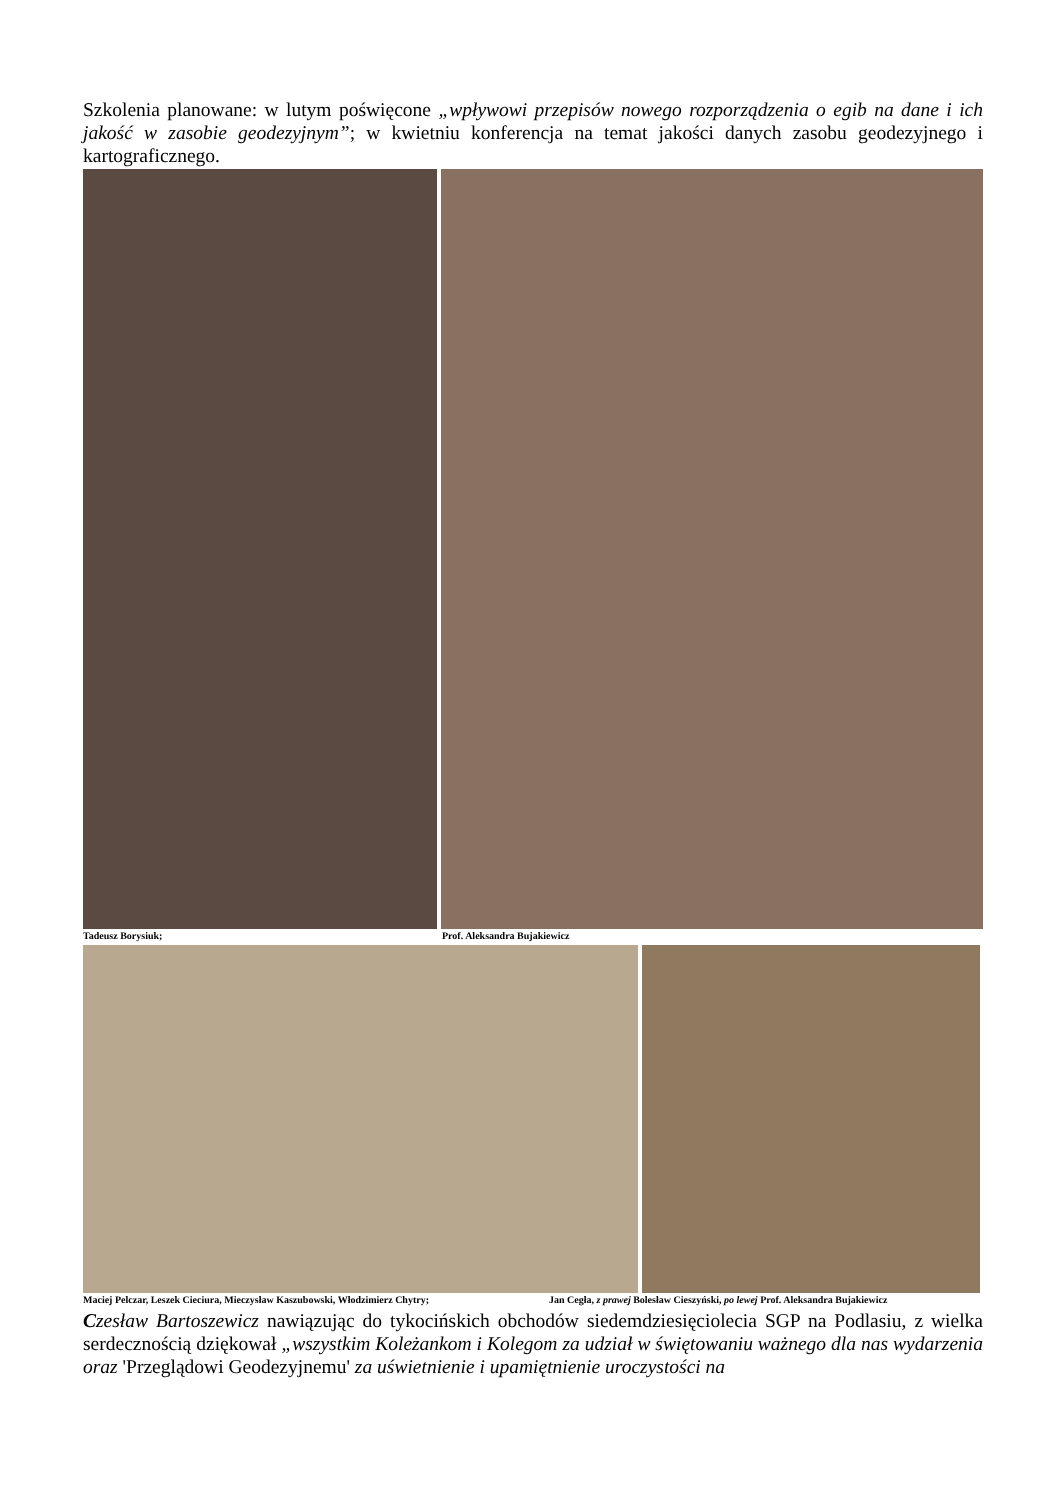Szkolenia planowane: w lutym poświęcone „wpływowi przepisów nowego rozporządzenia o egib na dane i ich jakość w zasobie geodezyjnym”; w kwietniu konferencja na temat jakości danych zasobu geodezyjnego i kartograficznego.
Tadeusz Borysiuk; Prof. Aleksandra Bujakiewicz
Maciej Pelczar, Leszek Cieciura, Mieczysław Kaszubowski, Włodzimierz Chytry; Jan Cegła, z prawej Bolesław Cieszyński, po lewej Prof. Aleksandra Bujakiewicz
Czesław Bartoszewicz nawiązując do tykocińskich obchodów siedemdziesięciolecia SGP na Podlasiu, z wielka serdecznością dziękował „wszystkim Koleżankom i Kolegom za udział w świętowaniu ważnego dla nas wydarzenia oraz 'Przeglądowi Geodezyjnemu' za uświetnienie i upamiętnienie uroczystości na